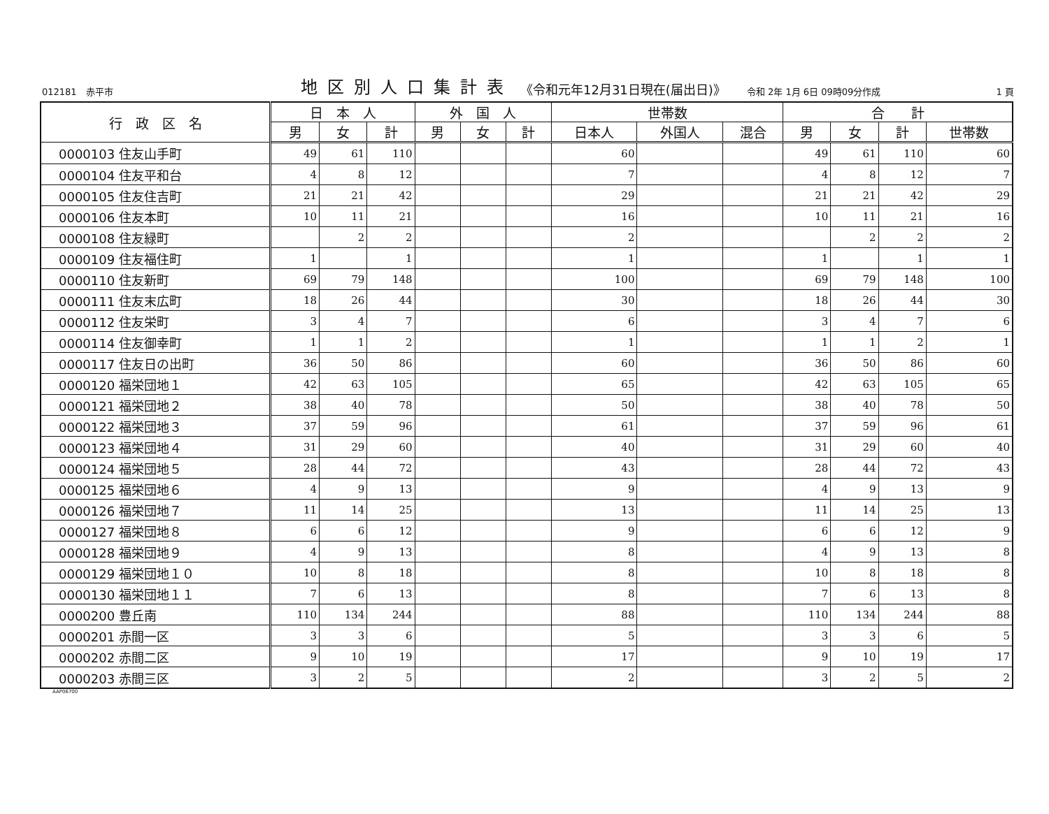012181　赤平市 地区別人口集計表 《令和元年12月31日現在(届出日)》 令和 2年 1月 6日 09時09分作成 1 頁
| 行 政 区 名 | 日 本 人 | | | 外 国 人 | | | 世帯数 | | | 合 計 | | | |
| --- | --- | --- | --- | --- | --- | --- | --- | --- | --- | --- | --- | --- | --- |
| | 男 | 女 | 計 | 男 | 女 | 計 | 日本人 | 外国人 | 混合 | 男 | 女 | 計 | 世帯数 |
| 0000103 住友山手町 | 49 | 61 | 110 | | | | 60 | | | 49 | 61 | 110 | 60 |
| 0000104 住友平和台 | 4 | 8 | 12 | | | | 7 | | | 4 | 8 | 12 | 7 |
| 0000105 住友住吉町 | 21 | 21 | 42 | | | | 29 | | | 21 | 21 | 42 | 29 |
| 0000106 住友本町 | 10 | 11 | 21 | | | | 16 | | | 10 | 11 | 21 | 16 |
| 0000108 住友緑町 | | 2 | 2 | | | | 2 | | | | 2 | 2 | 2 |
| 0000109 住友福住町 | 1 | | 1 | | | | 1 | | | 1 | | 1 | 1 |
| 0000110 住友新町 | 69 | 79 | 148 | | | | 100 | | | 69 | 79 | 148 | 100 |
| 0000111 住友末広町 | 18 | 26 | 44 | | | | 30 | | | 18 | 26 | 44 | 30 |
| 0000112 住友栄町 | 3 | 4 | 7 | | | | 6 | | | 3 | 4 | 7 | 6 |
| 0000114 住友御幸町 | 1 | 1 | 2 | | | | 1 | | | 1 | 1 | 2 | 1 |
| 0000117 住友日の出町 | 36 | 50 | 86 | | | | 60 | | | 36 | 50 | 86 | 60 |
| 0000120 福栄団地１ | 42 | 63 | 105 | | | | 65 | | | 42 | 63 | 105 | 65 |
| 0000121 福栄団地２ | 38 | 40 | 78 | | | | 50 | | | 38 | 40 | 78 | 50 |
| 0000122 福栄団地３ | 37 | 59 | 96 | | | | 61 | | | 37 | 59 | 96 | 61 |
| 0000123 福栄団地４ | 31 | 29 | 60 | | | | 40 | | | 31 | 29 | 60 | 40 |
| 0000124 福栄団地５ | 28 | 44 | 72 | | | | 43 | | | 28 | 44 | 72 | 43 |
| 0000125 福栄団地６ | 4 | 9 | 13 | | | | 9 | | | 4 | 9 | 13 | 9 |
| 0000126 福栄団地７ | 11 | 14 | 25 | | | | 13 | | | 11 | 14 | 25 | 13 |
| 0000127 福栄団地８ | 6 | 6 | 12 | | | | 9 | | | 6 | 6 | 12 | 9 |
| 0000128 福栄団地９ | 4 | 9 | 13 | | | | 8 | | | 4 | 9 | 13 | 8 |
| 0000129 福栄団地１０ | 10 | 8 | 18 | | | | 8 | | | 10 | 8 | 18 | 8 |
| 0000130 福栄団地１１ | 7 | 6 | 13 | | | | 8 | | | 7 | 6 | 13 | 8 |
| 0000200 豊丘南 | 110 | 134 | 244 | | | | 88 | | | 110 | 134 | 244 | 88 |
| 0000201 赤間一区 | 3 | 3 | 6 | | | | 5 | | | 3 | 3 | 6 | 5 |
| 0000202 赤間二区 | 9 | 10 | 19 | | | | 17 | | | 9 | 10 | 19 | 17 |
| 0000203 赤間三区 | 3 | 2 | 5 | | | | 2 | | | 3 | 2 | 5 | 2 |
AAP06700